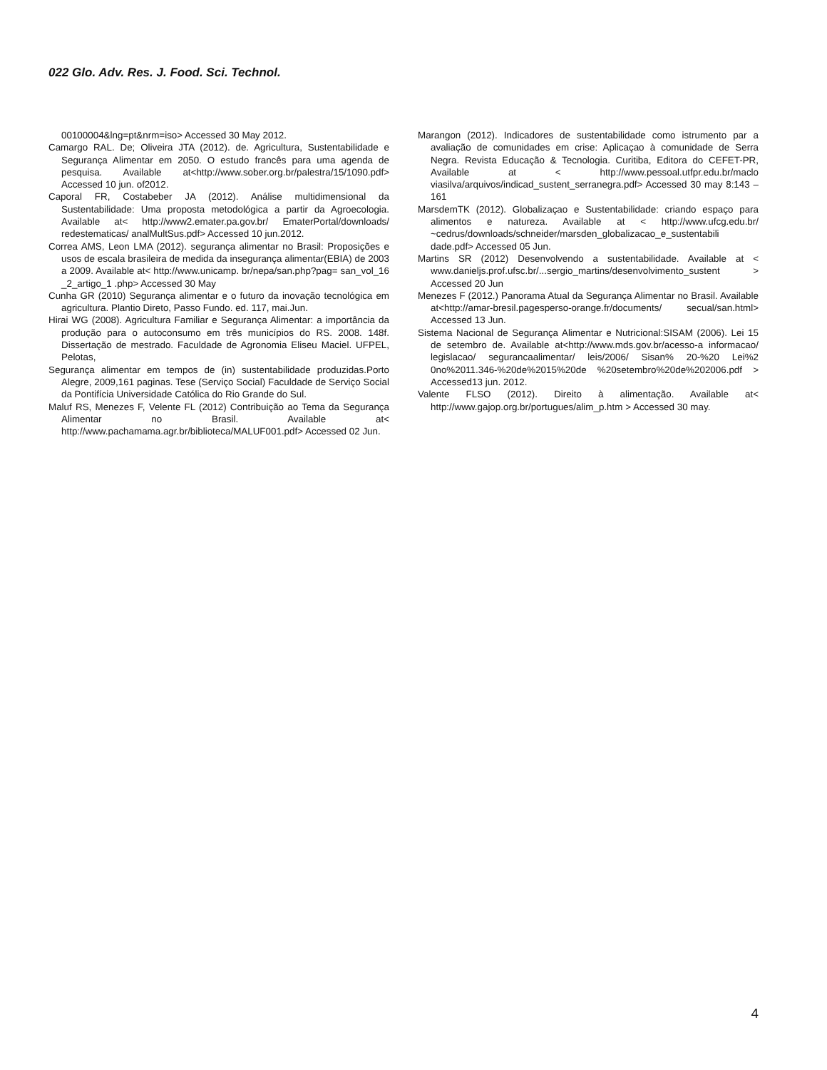022 Glo. Adv. Res. J. Food. Sci. Technol.
00100004&lng=pt&nrm=iso> Accessed 30 May 2012.
Camargo RAL. De; Oliveira JTA (2012). de. Agricultura, Sustentabilidade e Segurança Alimentar em 2050. O estudo francês para uma agenda de pesquisa. Available at<http://www.sober.org.br/palestra/15/1090.pdf> Accessed 10 jun. of2012.
Caporal FR, Costabeber JA (2012). Análise multidimensional da Sustentabilidade: Uma proposta metodológica a partir da Agroecologia. Available at< http://www2.emater.pa.gov.br/ EmaterPortal/downloads/ redestematicas/ analMultSus.pdf> Accessed 10 jun.2012.
Correa AMS, Leon LMA (2012). segurança alimentar no Brasil: Proposições e usos de escala brasileira de medida da insegurança alimentar(EBIA) de 2003 a 2009. Available at< http://www.unicamp. br/nepa/san.php?pag= san_vol_16 _2_artigo_1 .php> Accessed 30 May
Cunha GR (2010) Segurança alimentar e o futuro da inovação tecnológica em agricultura. Plantio Direto, Passo Fundo. ed. 117, mai.Jun.
Hirai WG (2008). Agricultura Familiar e Segurança Alimentar: a importância da produção para o autoconsumo em três municípios do RS. 2008. 148f. Dissertação de mestrado. Faculdade de Agronomia Eliseu Maciel. UFPEL, Pelotas,
Segurança alimentar em tempos de (in) sustentabilidade produzidas.Porto Alegre, 2009,161 paginas. Tese (Serviço Social) Faculdade de Serviço Social da Pontifícia Universidade Católica do Rio Grande do Sul.
Maluf RS, Menezes F, Velente FL (2012) Contribuição ao Tema da Segurança Alimentar no Brasil. Available at< http://www.pachamama.agr.br/biblioteca/MALUF001.pdf> Accessed 02 Jun.
Marangon (2012). Indicadores de sustentabilidade como istrumento par a avaliação de comunidades em crise: Aplicaçao à comunidade de Serra Negra. Revista Educação & Tecnologia. Curitiba, Editora do CEFET-PR, Available at < http://www.pessoal.utfpr.edu.br/maclo viasilva/arquivos/indicad_sustent_serranegra.pdf> Accessed 30 may 8:143 – 161
MarsdemTK (2012). Globalizaçao e Sustentabilidade: criando espaço para alimentos e natureza. Available at < http://www.ufcg.edu.br/ ~cedrus/downloads/schneider/marsden_globalizacao_e_sustentabili dade.pdf> Accessed 05 Jun.
Martins SR (2012) Desenvolvendo a sustentabilidade. Available at < www.danieljs.prof.ufsc.br/...sergio_martins/desenvolvimento_sustent > Accessed 20 Jun
Menezes F (2012.) Panorama Atual da Segurança Alimentar no Brasil. Available at<http://amar-bresil.pagesperso-orange.fr/documents/ secual/san.html> Accessed 13 Jun.
Sistema Nacional de Segurança Alimentar e Nutricional:SISAM (2006). Lei 15 de setembro de. Available at<http://www.mds.gov.br/acesso-a informacao/ legislacao/ segurancaalimentar/ leis/2006/ Sisan% 20-%20 Lei%2 0no%2011.346-%20de%2015%20de %20setembro%20de%202006.pdf > Accessed13 jun. 2012.
Valente FLSO (2012). Direito à alimentação. Available at< http://www.gajop.org.br/portugues/alim_p.htm > Accessed 30 may.
4